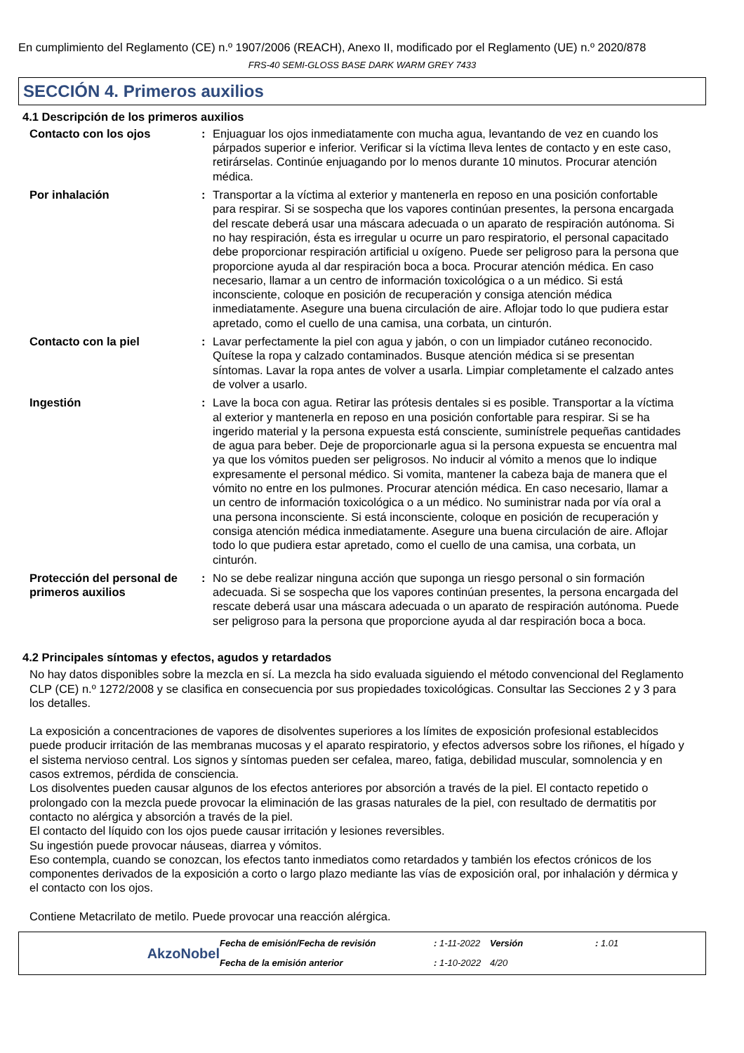En cumplimiento del Reglamento (CE) n.º 1907/2006 (REACH), Anexo II, modificado por el Reglamento (UE) n.º 2020/878
FRS-40 SEMI-GLOSS BASE DARK WARM GREY 7433
SECCIÓN 4. Primeros auxilios
4.1 Descripción de los primeros auxilios
Contacto con los ojos : Enjuaguar los ojos inmediatamente con mucha agua, levantando de vez en cuando los párpados superior e inferior. Verificar si la víctima lleva lentes de contacto y en este caso, retirárselas. Continúe enjuagando por lo menos durante 10 minutos. Procurar atención médica.
Por inhalación : Transportar a la víctima al exterior y mantenerla en reposo en una posición confortable para respirar. Si se sospecha que los vapores continúan presentes, la persona encargada del rescate deberá usar una máscara adecuada o un aparato de respiración autónoma. Si no hay respiración, ésta es irregular u ocurre un paro respiratorio, el personal capacitado debe proporcionar respiración artificial u oxígeno. Puede ser peligroso para la persona que proporcione ayuda al dar respiración boca a boca. Procurar atención médica. En caso necesario, llamar a un centro de información toxicológica o a un médico. Si está inconsciente, coloque en posición de recuperación y consiga atención médica inmediatamente. Asegure una buena circulación de aire. Aflojar todo lo que pudiera estar apretado, como el cuello de una camisa, una corbata, un cinturón.
Contacto con la piel : Lavar perfectamente la piel con agua y jabón, o con un limpiador cutáneo reconocido. Quítese la ropa y calzado contaminados. Busque atención médica si se presentan síntomas. Lavar la ropa antes de volver a usarla. Limpiar completamente el calzado antes de volver a usarlo.
Ingestión : Lave la boca con agua. Retirar las prótesis dentales si es posible. Transportar a la víctima al exterior y mantenerla en reposo en una posición confortable para respirar. Si se ha ingerido material y la persona expuesta está consciente, suminístrele pequeñas cantidades de agua para beber. Deje de proporcionarle agua si la persona expuesta se encuentra mal ya que los vómitos pueden ser peligrosos. No inducir al vómito a menos que lo indique expresamente el personal médico. Si vomita, mantener la cabeza baja de manera que el vómito no entre en los pulmones. Procurar atención médica. En caso necesario, llamar a un centro de información toxicológica o a un médico. No suministrar nada por vía oral a una persona inconsciente. Si está inconsciente, coloque en posición de recuperación y consiga atención médica inmediatamente. Asegure una buena circulación de aire. Aflojar todo lo que pudiera estar apretado, como el cuello de una camisa, una corbata, un cinturón.
Protección del personal de primeros auxilios
: No se debe realizar ninguna acción que suponga un riesgo personal o sin formación adecuada. Si se sospecha que los vapores continúan presentes, la persona encargada del rescate deberá usar una máscara adecuada o un aparato de respiración autónoma. Puede ser peligroso para la persona que proporcione ayuda al dar respiración boca a boca.
4.2 Principales síntomas y efectos, agudos y retardados
No hay datos disponibles sobre la mezcla en sí. La mezcla ha sido evaluada siguiendo el método convencional del Reglamento CLP (CE) n.º 1272/2008 y se clasifica en consecuencia por sus propiedades toxicológicas. Consultar las Secciones 2 y 3 para los detalles.
La exposición a concentraciones de vapores de disolventes superiores a los límites de exposición profesional establecidos puede producir irritación de las membranas mucosas y el aparato respiratorio, y efectos adversos sobre los riñones, el hígado y el sistema nervioso central. Los signos y síntomas pueden ser cefalea, mareo, fatiga, debilidad muscular, somnolencia y en casos extremos, pérdida de consciencia.
Los disolventes pueden causar algunos de los efectos anteriores por absorción a través de la piel. El contacto repetido o prolongado con la mezcla puede provocar la eliminación de las grasas naturales de la piel, con resultado de dermatitis por contacto no alérgica y absorción a través de la piel.
El contacto del líquido con los ojos puede causar irritación y lesiones reversibles.
Su ingestión puede provocar náuseas, diarrea y vómitos.
Eso contempla, cuando se conozcan, los efectos tanto inmediatos como retardados y también los efectos crónicos de los componentes derivados de la exposición a corto o largo plazo mediante las vías de exposición oral, por inhalación y dérmica y el contacto con los ojos.
Contiene Metacrilato de metilo. Puede provocar una reacción alérgica.
Fecha de emisión/Fecha de revisión
: 1-11-2022
Versión
: 1.01
AkzoNobel
Fecha de la emisión anterior
: 1-10-2022
4/20